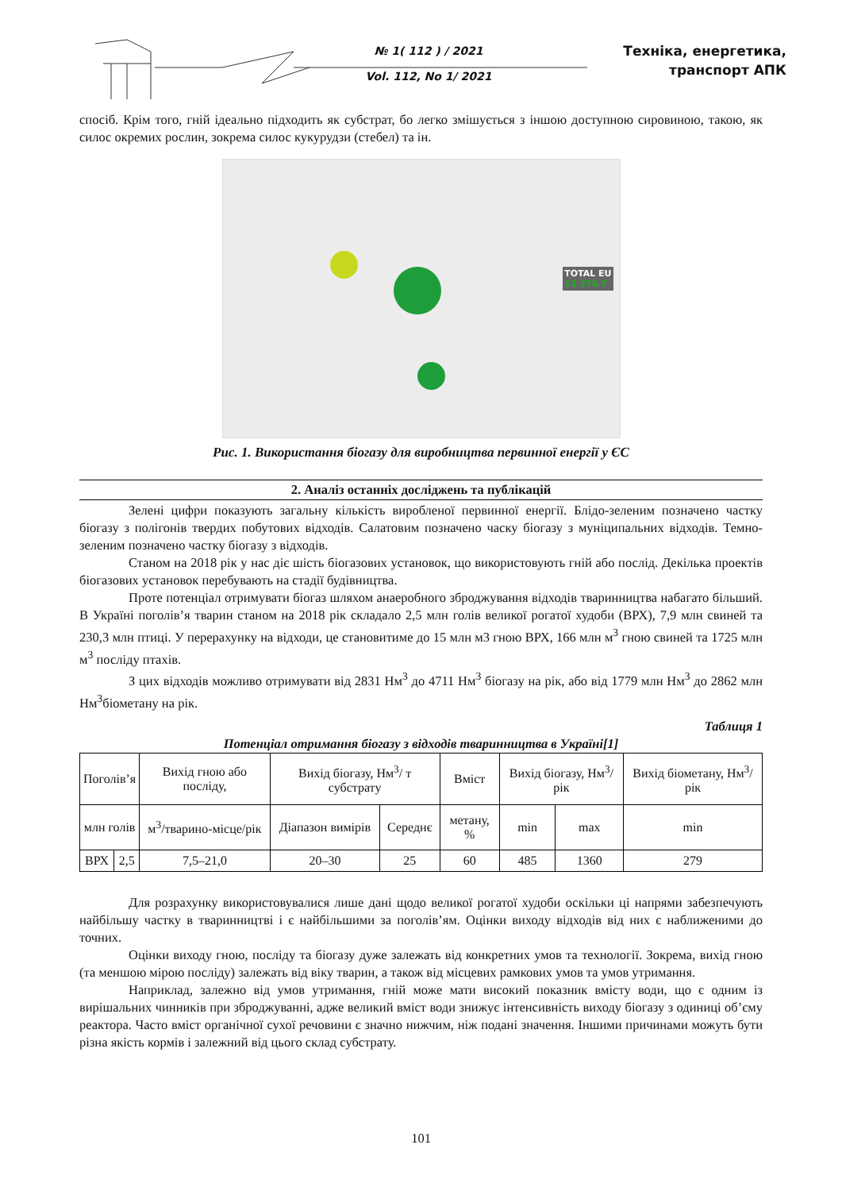№ 1( 112 ) / 2021
Vol. 112, No 1/ 2021
Техніка, енергетика,
транспорт АПК
спосіб. Крім того, гній ідеально підходить як субстрат, бо легко змішується з іншою доступною сировиною, такою, як силос окремих рослин, зокрема силос кукурудзи (стебел) та ін.
TOTAL EU
13 378.7
Рис. 1. Використання біогазу для виробництва первинної енергії у ЄС
2. Аналіз останніх досліджень та публікацій
Зелені цифри показують загальну кількість виробленої первинної енергії. Блідо-зеленим позначено частку біогазу з полігонів твердих побутових відходів. Салатовим позначено часку біогазу з муніципальних відходів. Темно-зеленим позначено частку біогазу з відходів.
Станом на 2018 рік у нас діє шість біогазових установок, що використовують гній або послід. Декілька проектів біогазових установок перебувають на стадії будівництва.
Проте потенціал отримувати біогаз шляхом анаеробного зброджування відходів тваринництва набагато більший. В Україні поголів’я тварин станом на 2018 рік складало 2,5 млн голів великої рогатої худоби (ВРХ), 7,9 млн свиней та 230,3 млн птиці. У перерахунку на відходи, це становитиме до 15 млн м3 гною ВРХ, 166 млн м<sup>3</sup> гною свиней та 1725 млн м<sup>3</sup> посліду птахів.
З цих відходів можливо отримувати від 2831 Нм<sup>3</sup> до 4711 Нм<sup>3</sup> біогазу на рік, або від 1779 млн Нм<sup>3</sup> до 2862 млн Нм<sup>3</sup>біометану на рік.
Таблиця 1
Потенціал отримання біогазу з відходів тваринництва в Україні[1]
| Поголів’я | | Вихід гною або посліду, | Вихід біогазу, Нм<sup>3</sup>/ т субстрату | | Вміст | Вихід біогазу, Нм<sup>3</sup>/ рік | | Вихід біометану, Нм<sup>3</sup>/ рік |
| --- | --- | --- | --- | --- | --- | --- | --- | --- |
| млн голів | | м<sup>3</sup>/тварино-місце/рік | Діапазон вимірів | Середнє | метану, % | min | max | min |
| ВРХ | 2,5 | 7,5–21,0 | 20–30 | 25 | 60 | 485 | 1360 | 279 |
Для розрахунку використовувалися лише дані щодо великої рогатої худоби оскільки ці напрями забезпечують найбільшу частку в тваринництві і є найбільшими за поголів’ям. Оцінки виходу відходів від них є наближеними до точних.
Оцінки виходу гною, посліду та біогазу дуже залежать від конкретних умов та технології. Зокрема, вихід гною (та меншою мірою посліду) залежать від віку тварин, а також від місцевих рамкових умов та умов утримання.
Наприклад, залежно від умов утримання, гній може мати високий показник вмісту води, що є одним із вирішальних чинників при зброджуванні, адже великий вміст води знижує інтенсивність виходу біогазу з одиниці об’єму реактора. Часто вміст органічної сухої речовини є значно нижчим, ніж подані значення. Іншими причинами можуть бути різна якість кормів і залежний від цього склад субстрату.
101